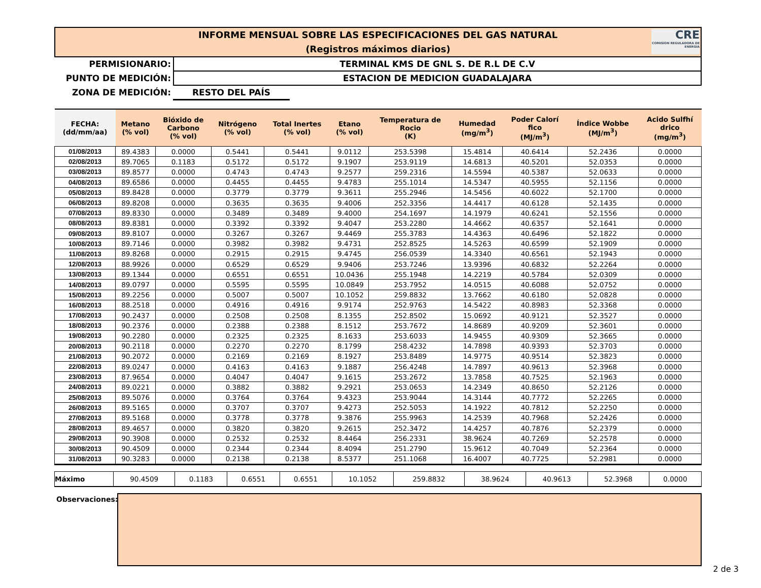INFORME MENSUAL SOBRE LAS ESPECIFICACIONES DEL GAS NATURAL
(Registros máximos diarios)
CRE
COMISION REGULADORA DE ENERGIA
PERMISIONARIO: TERMINAL KMS DE GNL S. DE R.L DE C.V
PUNTO DE MEDICIÓN: ESTACION DE MEDICION GUADALAJARA
ZONA DE MEDICIÓN: RESTO DEL PAÍS
| FECHA: (dd/mm/aa) | Metano (% vol) | Bióxido de Carbono (% vol) | Nitrógeno (% vol) | Total Inertes (% vol) | Etano (% vol) | Temperatura de Rocio (K) | Humedad (mg/m<sup>3</sup>) | Poder Calorí fico (MJ/m<sup>3</sup>) | Índice Wobbe (MJ/m<sup>3</sup>) | Acido Sulfhí drico (mg/m<sup>3</sup>) |
| --- | --- | --- | --- | --- | --- | --- | --- | --- | --- | --- |
| 01/08/2013 | 89.4383 | 0.0000 | 0.5441 | 0.5441 | 9.0112 | 253.5398 | 15.4814 | 40.6414 | 52.2436 | 0.0000 |
| 02/08/2013 | 89.7065 | 0.1183 | 0.5172 | 0.5172 | 9.1907 | 253.9119 | 14.6813 | 40.5201 | 52.0353 | 0.0000 |
| 03/08/2013 | 89.8577 | 0.0000 | 0.4743 | 0.4743 | 9.2577 | 259.2316 | 14.5594 | 40.5387 | 52.0633 | 0.0000 |
| 04/08/2013 | 89.6586 | 0.0000 | 0.4455 | 0.4455 | 9.4783 | 255.1014 | 14.5347 | 40.5955 | 52.1156 | 0.0000 |
| 05/08/2013 | 89.8428 | 0.0000 | 0.3779 | 0.3779 | 9.3611 | 255.2946 | 14.5456 | 40.6022 | 52.1700 | 0.0000 |
| 06/08/2013 | 89.8208 | 0.0000 | 0.3635 | 0.3635 | 9.4006 | 252.3356 | 14.4417 | 40.6128 | 52.1435 | 0.0000 |
| 07/08/2013 | 89.8330 | 0.0000 | 0.3489 | 0.3489 | 9.4000 | 254.1697 | 14.1979 | 40.6241 | 52.1556 | 0.0000 |
| 08/08/2013 | 89.8381 | 0.0000 | 0.3392 | 0.3392 | 9.4047 | 253.2280 | 14.4662 | 40.6357 | 52.1641 | 0.0000 |
| 09/08/2013 | 89.8107 | 0.0000 | 0.3267 | 0.3267 | 9.4469 | 255.3783 | 14.4363 | 40.6496 | 52.1822 | 0.0000 |
| 10/08/2013 | 89.7146 | 0.0000 | 0.3982 | 0.3982 | 9.4731 | 252.8525 | 14.5263 | 40.6599 | 52.1909 | 0.0000 |
| 11/08/2013 | 89.8268 | 0.0000 | 0.2915 | 0.2915 | 9.4745 | 256.0539 | 14.3340 | 40.6561 | 52.1943 | 0.0000 |
| 12/08/2013 | 88.9926 | 0.0000 | 0.6529 | 0.6529 | 9.9406 | 253.7246 | 13.9396 | 40.6832 | 52.2264 | 0.0000 |
| 13/08/2013 | 89.1344 | 0.0000 | 0.6551 | 0.6551 | 10.0436 | 255.1948 | 14.2219 | 40.5784 | 52.0309 | 0.0000 |
| 14/08/2013 | 89.0797 | 0.0000 | 0.5595 | 0.5595 | 10.0849 | 253.7952 | 14.0515 | 40.6088 | 52.0752 | 0.0000 |
| 15/08/2013 | 89.2256 | 0.0000 | 0.5007 | 0.5007 | 10.1052 | 259.8832 | 13.7662 | 40.6180 | 52.0828 | 0.0000 |
| 16/08/2013 | 88.2518 | 0.0000 | 0.4916 | 0.4916 | 9.9174 | 252.9763 | 14.5422 | 40.8983 | 52.3368 | 0.0000 |
| 17/08/2013 | 90.2437 | 0.0000 | 0.2508 | 0.2508 | 8.1355 | 252.8502 | 15.0692 | 40.9121 | 52.3527 | 0.0000 |
| 18/08/2013 | 90.2376 | 0.0000 | 0.2388 | 0.2388 | 8.1512 | 253.7672 | 14.8689 | 40.9209 | 52.3601 | 0.0000 |
| 19/08/2013 | 90.2280 | 0.0000 | 0.2325 | 0.2325 | 8.1633 | 253.6033 | 14.9455 | 40.9309 | 52.3665 | 0.0000 |
| 20/08/2013 | 90.2118 | 0.0000 | 0.2270 | 0.2270 | 8.1799 | 258.4232 | 14.7898 | 40.9393 | 52.3703 | 0.0000 |
| 21/08/2013 | 90.2072 | 0.0000 | 0.2169 | 0.2169 | 8.1927 | 253.8489 | 14.9775 | 40.9514 | 52.3823 | 0.0000 |
| 22/08/2013 | 89.0247 | 0.0000 | 0.4163 | 0.4163 | 9.1887 | 256.4248 | 14.7897 | 40.9613 | 52.3968 | 0.0000 |
| 23/08/2013 | 87.9654 | 0.0000 | 0.4047 | 0.4047 | 9.1615 | 253.2672 | 13.7858 | 40.7525 | 52.1963 | 0.0000 |
| 24/08/2013 | 89.0221 | 0.0000 | 0.3882 | 0.3882 | 9.2921 | 253.0653 | 14.2349 | 40.8650 | 52.2126 | 0.0000 |
| 25/08/2013 | 89.5076 | 0.0000 | 0.3764 | 0.3764 | 9.4323 | 253.9044 | 14.3144 | 40.7772 | 52.2265 | 0.0000 |
| 26/08/2013 | 89.5165 | 0.0000 | 0.3707 | 0.3707 | 9.4273 | 252.5053 | 14.1922 | 40.7812 | 52.2250 | 0.0000 |
| 27/08/2013 | 89.5168 | 0.0000 | 0.3778 | 0.3778 | 9.3876 | 255.9963 | 14.2539 | 40.7968 | 52.2426 | 0.0000 |
| 28/08/2013 | 89.4657 | 0.0000 | 0.3820 | 0.3820 | 9.2615 | 252.3472 | 14.4257 | 40.7876 | 52.2379 | 0.0000 |
| 29/08/2013 | 90.3908 | 0.0000 | 0.2532 | 0.2532 | 8.4464 | 256.2331 | 38.9624 | 40.7269 | 52.2578 | 0.0000 |
| 30/08/2013 | 90.4509 | 0.0000 | 0.2344 | 0.2344 | 8.4094 | 251.2790 | 15.9612 | 40.7049 | 52.2364 | 0.0000 |
| 31/08/2013 | 90.3283 | 0.0000 | 0.2138 | 0.2138 | 8.5377 | 251.1068 | 16.4007 | 40.7725 | 52.2981 | 0.0000 |
| Máximo | 90.4509 | 0.1183 | 0.6551 | 0.6551 | 10.1052 | 259.8832 | 38.9624 | 40.9613 | 52.3968 | 0.0000 |
Observaciones:
2 de 3